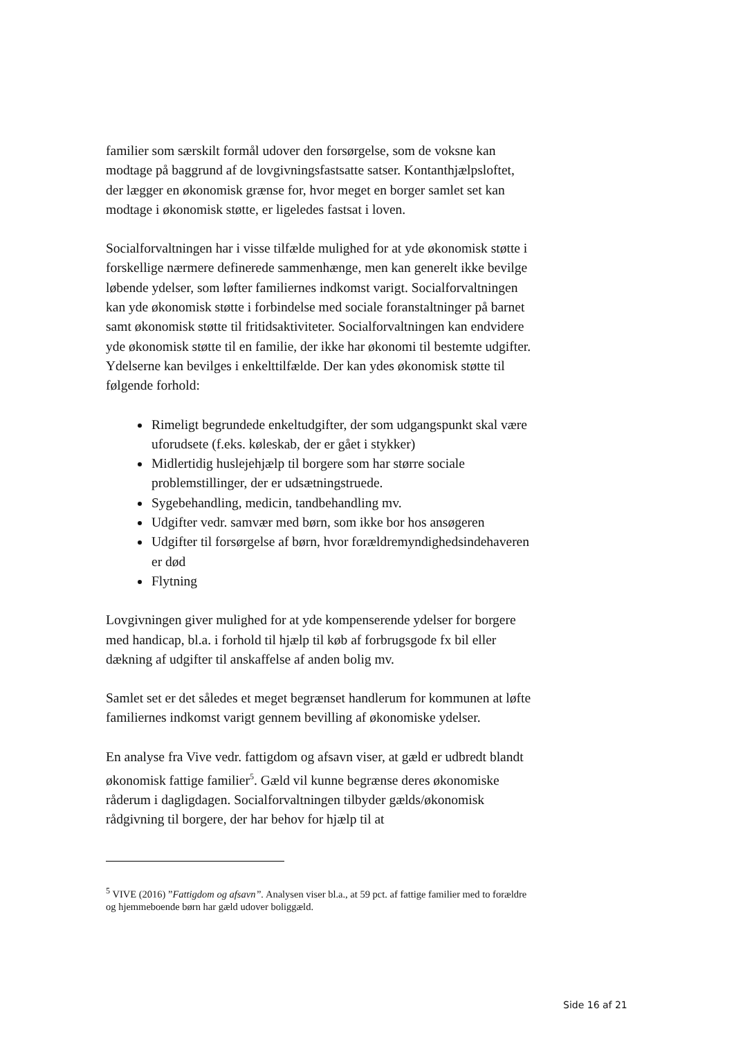familier som særskilt formål udover den forsørgelse, som de voksne kan modtage på baggrund af de lovgivningsfastsatte satser. Kontanthjælpsloftet, der lægger en økonomisk grænse for, hvor meget en borger samlet set kan modtage i økonomisk støtte, er ligeledes fastsat i loven.
Socialforvaltningen har i visse tilfælde mulighed for at yde økonomisk støtte i forskellige nærmere definerede sammenhænge, men kan generelt ikke bevilge løbende ydelser, som løfter familiernes indkomst varigt. Socialforvaltningen kan yde økonomisk støtte i forbindelse med sociale foranstaltninger på barnet samt økonomisk støtte til fritidsaktiviteter. Socialforvaltningen kan endvidere yde økonomisk støtte til en familie, der ikke har økonomi til bestemte udgifter. Ydelserne kan bevilges i enkelttilfælde. Der kan ydes økonomisk støtte til følgende forhold:
Rimeligt begrundede enkeltudgifter, der som udgangspunkt skal være uforudsete (f.eks. køleskab, der er gået i stykker)
Midlertidig huslejehjælp til borgere som har større sociale problemstillinger, der er udsætningstruede.
Sygebehandling, medicin, tandbehandling mv.
Udgifter vedr. samvær med børn, som ikke bor hos ansøgeren
Udgifter til forsørgelse af børn, hvor forældremyndighedsindehaveren er død
Flytning
Lovgivningen giver mulighed for at yde kompenserende ydelser for borgere med handicap, bl.a. i forhold til hjælp til køb af forbrugsgode fx bil eller dækning af udgifter til anskaffelse af anden bolig mv.
Samlet set er det således et meget begrænset handlerum for kommunen at løfte familiernes indkomst varigt gennem bevilling af økonomiske ydelser.
En analyse fra Vive vedr. fattigdom og afsavn viser, at gæld er udbredt blandt økonomisk fattige familier<sup>5</sup>. Gæld vil kunne begrænse deres økonomiske råderum i dagligdagen. Socialforvaltningen tilbyder gælds/økonomisk rådgivning til borgere, der har behov for hjælp til at
<sup>5</sup> VIVE (2016) ”Fattigdom og afsavn”. Analysen viser bl.a., at 59 pct. af fattige familier med to forældre og hjemmeboende børn har gæld udover boliggæld.
Side 16 af 21